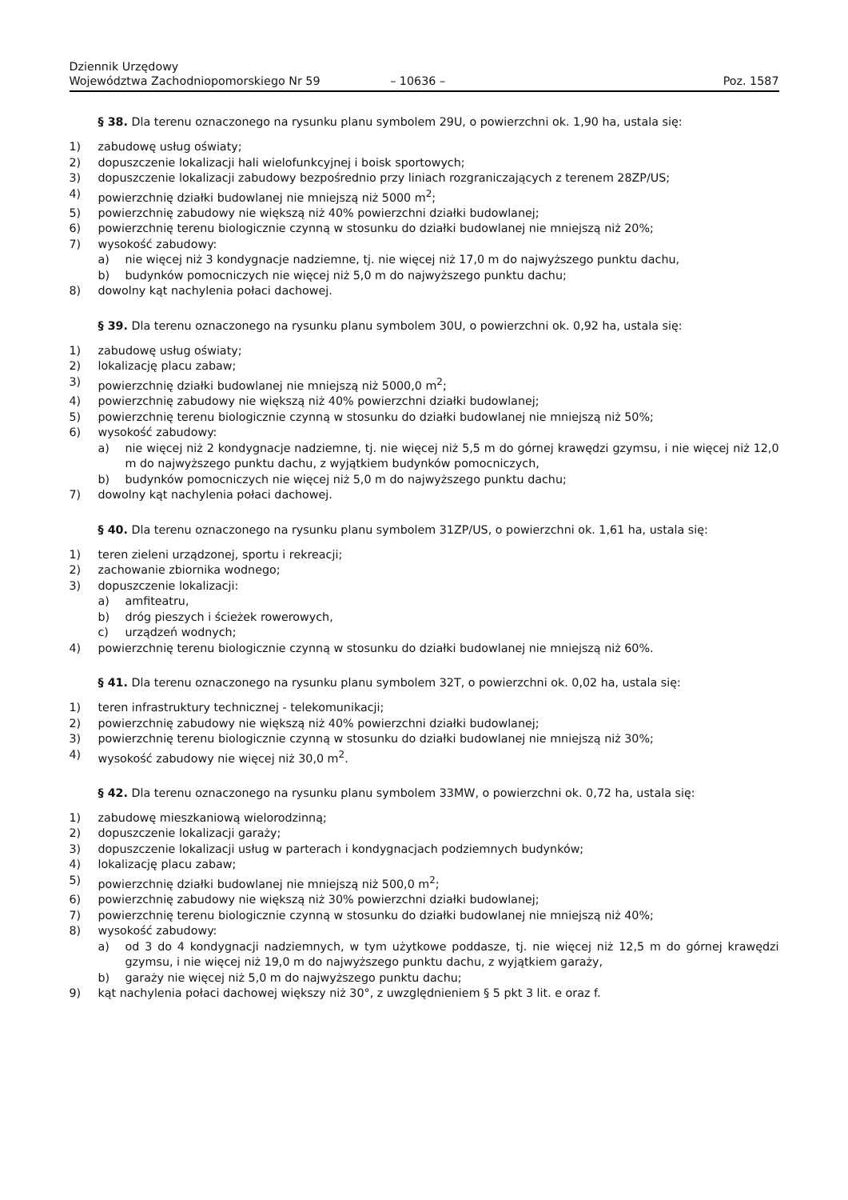Dziennik Urzędowy
Województwa Zachodniopomorskiego Nr 59
– 10636 –
Poz. 1587
§ 38. Dla terenu oznaczonego na rysunku planu symbolem 29U, o powierzchni ok. 1,90 ha, ustala się:
1) zabudowę usług oświaty;
2) dopuszczenie lokalizacji hali wielofunkcyjnej i boisk sportowych;
3) dopuszczenie lokalizacji zabudowy bezpośrednio przy liniach rozgraniczających z terenem 28ZP/US;
4) powierzchnię działki budowlanej nie mniejszą niż 5000 m<sup>2</sup>;
5) powierzchnię zabudowy nie większą niż 40% powierzchni działki budowlanej;
6) powierzchnię terenu biologicznie czynną w stosunku do działki budowlanej nie mniejszą niż 20%;
7) wysokość zabudowy:
a) nie więcej niż 3 kondygnacje nadziemne, tj. nie więcej niż 17,0 m do najwyższego punktu dachu,
b) budynków pomocniczych nie więcej niż 5,0 m do najwyższego punktu dachu;
8) dowolny kąt nachylenia połaci dachowej.
§ 39. Dla terenu oznaczonego na rysunku planu symbolem 30U, o powierzchni ok. 0,92 ha, ustala się:
1) zabudowę usług oświaty;
2) lokalizację placu zabaw;
3) powierzchnię działki budowlanej nie mniejszą niż 5000,0 m<sup>2</sup>;
4) powierzchnię zabudowy nie większą niż 40% powierzchni działki budowlanej;
5) powierzchnię terenu biologicznie czynną w stosunku do działki budowlanej nie mniejszą niż 50%;
6) wysokość zabudowy:
a) nie więcej niż 2 kondygnacje nadziemne, tj. nie więcej niż 5,5 m do górnej krawędzi gzymsu, i nie więcej niż 12,0 m do najwyższego punktu dachu, z wyjątkiem budynków pomocniczych,
b) budynków pomocniczych nie więcej niż 5,0 m do najwyższego punktu dachu;
7) dowolny kąt nachylenia połaci dachowej.
§ 40. Dla terenu oznaczonego na rysunku planu symbolem 31ZP/US, o powierzchni ok. 1,61 ha, ustala się:
1) teren zieleni urządzonej, sportu i rekreacji;
2) zachowanie zbiornika wodnego;
3) dopuszczenie lokalizacji:
a) amfiteatru,
b) dróg pieszych i ścieżek rowerowych,
c) urządzeń wodnych;
4) powierzchnię terenu biologicznie czynną w stosunku do działki budowlanej nie mniejszą niż 60%.
§ 41. Dla terenu oznaczonego na rysunku planu symbolem 32T, o powierzchni ok. 0,02 ha, ustala się:
1) teren infrastruktury technicznej - telekomunikacji;
2) powierzchnię zabudowy nie większą niż 40% powierzchni działki budowlanej;
3) powierzchnię terenu biologicznie czynną w stosunku do działki budowlanej nie mniejszą niż 30%;
4) wysokość zabudowy nie więcej niż 30,0 m<sup>2</sup>.
§ 42. Dla terenu oznaczonego na rysunku planu symbolem 33MW, o powierzchni ok. 0,72 ha, ustala się:
1) zabudowę mieszkaniową wielorodzinną;
2) dopuszczenie lokalizacji garaży;
3) dopuszczenie lokalizacji usług w parterach i kondygnacjach podziemnych budynków;
4) lokalizację placu zabaw;
5) powierzchnię działki budowlanej nie mniejszą niż 500,0 m<sup>2</sup>;
6) powierzchnię zabudowy nie większą niż 30% powierzchni działki budowlanej;
7) powierzchnię terenu biologicznie czynną w stosunku do działki budowlanej nie mniejszą niż 40%;
8) wysokość zabudowy:
a) od 3 do 4 kondygnacji nadziemnych, w tym użytkowe poddasze, tj. nie więcej niż 12,5 m do górnej krawędzi gzymsu, i nie więcej niż 19,0 m do najwyższego punktu dachu, z wyjątkiem garaży,
b) garaży nie więcej niż 5,0 m do najwyższego punktu dachu;
9) kąt nachylenia połaci dachowej większy niż 30°, z uwzględnieniem § 5 pkt 3 lit. e oraz f.